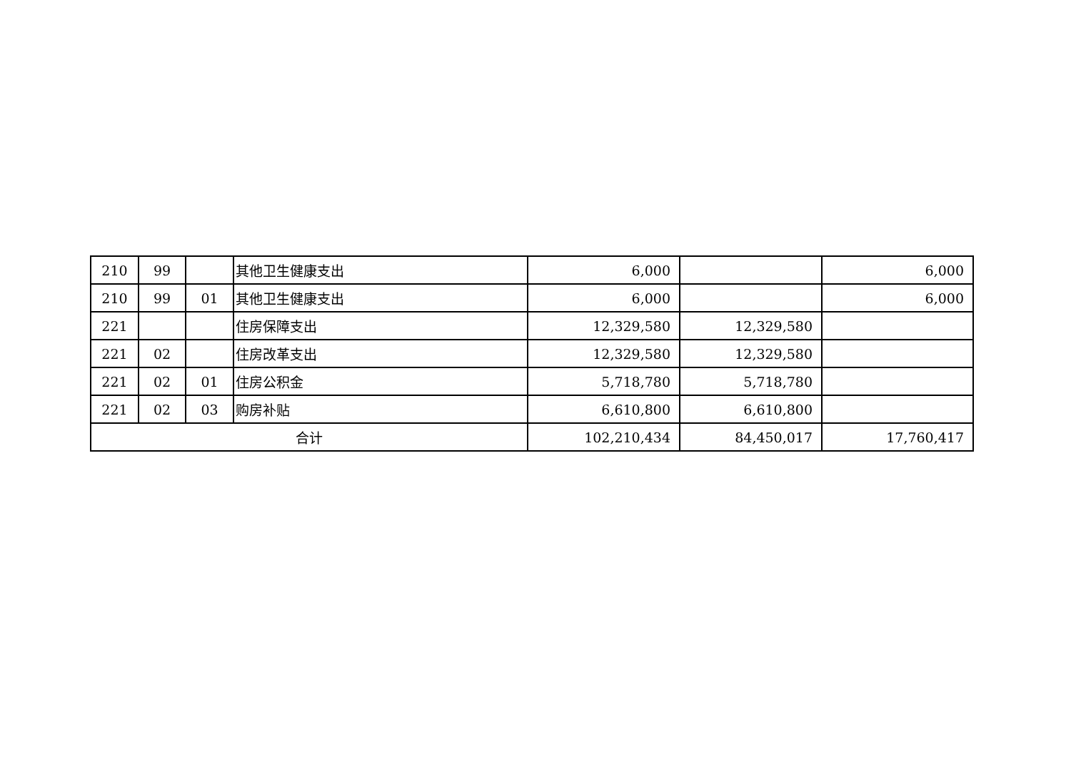| 210 | 99 | | 其他卫生健康支出 | 6,000 | | 6,000 |
| 210 | 99 | 01 | 其他卫生健康支出 | 6,000 | | 6,000 |
| 221 | | | 住房保障支出 | 12,329,580 | 12,329,580 | |
| 221 | 02 | | 住房改革支出 | 12,329,580 | 12,329,580 | |
| 221 | 02 | 01 | 住房公积金 | 5,718,780 | 5,718,780 | |
| 221 | 02 | 03 | 购房补贴 | 6,610,800 | 6,610,800 | |
| 合计 | | | | 102,210,434 | 84,450,017 | 17,760,417 |